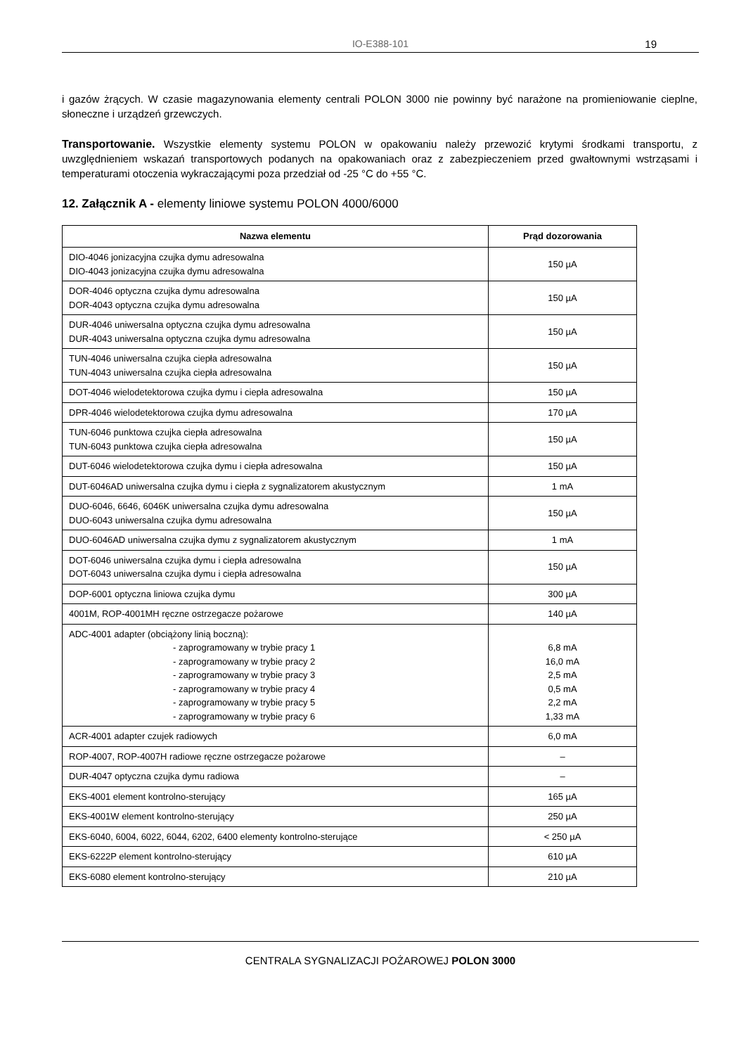IO-E388-101
19
i gazów żrących. W czasie magazynowania elementy centrali POLON 3000 nie powinny być narażone na promieniowanie cieplne, słoneczne i urządzeń grzewczych.
Transportowanie. Wszystkie elementy systemu POLON w opakowaniu należy przewozić krytymi środkami transportu, z uwzględnieniem wskazań transportowych podanych na opakowaniach oraz z zabezpieczeniem przed gwałtownymi wstrząsami i temperaturami otoczenia wykraczającymi poza przedział od -25 °C do +55 °C.
12. Załącznik A - elementy liniowe systemu POLON 4000/6000
| Nazwa elementu | Prąd dozorowania |
| --- | --- |
| DIO-4046 jonizacyjna czujka dymu adresowalna DIO-4043 jonizacyjna czujka dymu adresowalna | 150 µA |
| DOR-4046 optyczna czujka dymu adresowalna DOR-4043 optyczna czujka dymu adresowalna | 150 µA |
| DUR-4046 uniwersalna optyczna czujka dymu adresowalna DUR-4043 uniwersalna optyczna czujka dymu adresowalna | 150 µA |
| TUN-4046 uniwersalna czujka ciepła adresowalna TUN-4043 uniwersalna czujka ciepła adresowalna | 150 µA |
| DOT-4046 wielodetektorowa czujka dymu i ciepła adresowalna | 150 µA |
| DPR-4046 wielodetektorowa czujka dymu adresowalna | 170 µA |
| TUN-6046 punktowa czujka ciepła adresowalna TUN-6043 punktowa czujka ciepła adresowalna | 150 µA |
| DUT-6046 wielodetektorowa czujka dymu i ciepła adresowalna | 150 µA |
| DUT-6046AD uniwersalna czujka dymu i ciepła z sygnalizatorem akustycznym | 1 mA |
| DUO-6046, 6646, 6046K uniwersalna czujka dymu adresowalna DUO-6043 uniwersalna czujka dymu adresowalna | 150 µA |
| DUO-6046AD uniwersalna czujka dymu z sygnalizatorem akustycznym | 1 mA |
| DOT-6046 uniwersalna czujka dymu i ciepła adresowalna DOT-6043 uniwersalna czujka dymu i ciepła adresowalna | 150 µA |
| DOP-6001 optyczna liniowa czujka dymu | 300 µA |
| 4001M, ROP-4001MH ręczne ostrzegacze pożarowe | 140 µA |
| ADC-4001 adapter (obciążony linią boczną): - zaprogramowany w trybie pracy 1 - zaprogramowany w trybie pracy 2 - zaprogramowany w trybie pracy 3 - zaprogramowany w trybie pracy 4 - zaprogramowany w trybie pracy 5 - zaprogramowany w trybie pracy 6 | 6,8 mA 16,0 mA 2,5 mA 0,5 mA 2,2 mA 1,33 mA |
| ACR-4001 adapter czujek radiowych | 6,0 mA |
| ROP-4007, ROP-4007H radiowe ręczne ostrzegacze pożarowe | – |
| DUR-4047 optyczna czujka dymu radiowa | – |
| EKS-4001 element kontrolno-sterujący | 165 µA |
| EKS-4001W element kontrolno-sterujący | 250 µA |
| EKS-6040, 6004, 6022, 6044, 6202, 6400 elementy kontrolno-sterujące | < 250 µA |
| EKS-6222P element kontrolno-sterujący | 610 µA |
| EKS-6080 element kontrolno-sterujący | 210 µA |
CENTRALA SYGNALIZACJI POŻAROWEJ POLON 3000